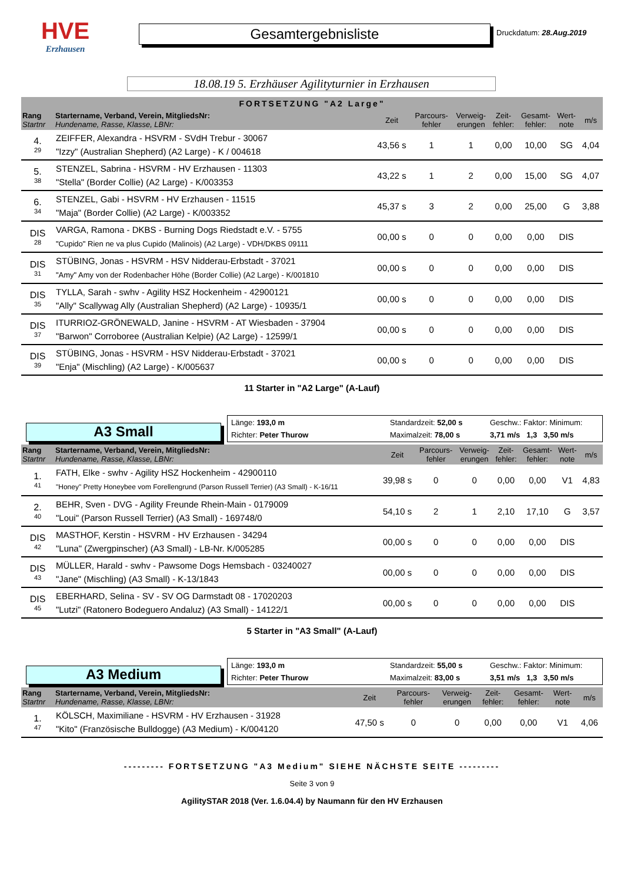HVE
Erzhausen
Gesamtergebnisliste
Druckdatum: 28.Aug.2019
18.08.19 5. Erzhäuser Agilityturnier in Erzhausen
FORTSETZUNG "A2 Large"
| Rang Startnr | Startername, Verband, Verein, MitgliedsNr: Hundename, Rasse, Klasse, LBNr: | Zeit | Parcours- fehler | Verweig- erungen | Zeit- fehler: | Gesamt- fehler: | Wert- note | m/s |
| 4. 29 | ZEIFFER, Alexandra - HSVRM - SVdH Trebur - 30067 "Izzy" (Australian Shepherd) (A2 Large) - K / 004618 | 43,56 s | 1 | 1 | 0,00 | 10,00 | SG | 4,04 |
| 5. 38 | STENZEL, Sabrina - HSVRM - HV Erzhausen - 11303 "Stella" (Border Collie) (A2 Large) - K/003353 | 43,22 s | 1 | 2 | 0,00 | 15,00 | SG | 4,07 |
| 6. 34 | STENZEL, Gabi - HSVRM - HV Erzhausen - 11515 "Maja" (Border Collie) (A2 Large) - K/003352 | 45,37 s | 3 | 2 | 0,00 | 25,00 | G | 3,88 |
| DIS 28 | VARGA, Ramona - DKBS - Burning Dogs Riedstadt e.V. - 5755 "Cupido" Rien ne va plus Cupido (Malinois) (A2 Large) - VDH/DKBS 09111 | 00,00 s | 0 | 0 | 0,00 | 0,00 | DIS | |
| DIS 31 | STÜBING, Jonas - HSVRM - HSV Nidderau-Erbstadt - 37021 "Amy" Amy von der Rodenbacher Höhe (Border Collie) (A2 Large) - K/001810 | 00,00 s | 0 | 0 | 0,00 | 0,00 | DIS | |
| DIS 35 | TYLLA, Sarah - swhv - Agility HSZ Hockenheim - 42900121 "Ally" Scallywag Ally (Australian Shepherd) (A2 Large) - 10935/1 | 00,00 s | 0 | 0 | 0,00 | 0,00 | DIS | |
| DIS 37 | ITURRIOZ-GRÖNEWALD, Janine - HSVRM - AT Wiesbaden - 37904 "Barwon" Corroboree (Australian Kelpie) (A2 Large) - 12599/1 | 00,00 s | 0 | 0 | 0,00 | 0,00 | DIS | |
| DIS 39 | STÜBING, Jonas - HSVRM - HSV Nidderau-Erbstadt - 37021 "Enja" (Mischling) (A2 Large) - K/005637 | 00,00 s | 0 | 0 | 0,00 | 0,00 | DIS | |
11 Starter in "A2 Large" (A-Lauf)
A3 Small
Länge: 193,0 m Standardzeit: 52,00 s Geschw.: Faktor: Minimum: Richter: Peter Thurow Maximalzeit: 78,00 s 3,71 m/s 1,3 3,50 m/s
| Rang Startnr | Startername, Verband, Verein, MitgliedsNr: Hundename, Rasse, Klasse, LBNr: | Zeit | Parcours- fehler | Verweig- erungen | Zeit- fehler: | Gesamt- fehler: | Wert- note | m/s |
| 1. 41 | FATH, Elke - swhv - Agility HSZ Hockenheim - 42900110 "Honey" Pretty Honeybee vom Forellengrund (Parson Russell Terrier) (A3 Small) - K-16/11 | 39,98 s | 0 | 0 | 0,00 | 0,00 | V1 | 4,83 |
| 2. 40 | BEHR, Sven - DVG - Agility Freunde Rhein-Main - 0179009 "Loui" (Parson Russell Terrier) (A3 Small) - 169748/0 | 54,10 s | 2 | 1 | 2,10 | 17,10 | G | 3,57 |
| DIS 42 | MASTHOF, Kerstin - HSVRM - HV Erzhausen - 34294 "Luna" (Zwergpinscher) (A3 Small) - LB-Nr. K/005285 | 00,00 s | 0 | 0 | 0,00 | 0,00 | DIS | |
| DIS 43 | MÜLLER, Harald - swhv - Pawsome Dogs Hemsbach - 03240027 "Jane" (Mischling) (A3 Small) - K-13/1843 | 00,00 s | 0 | 0 | 0,00 | 0,00 | DIS | |
| DIS 45 | EBERHARD, Selina - SV - SV OG Darmstadt 08 - 17020203 "Lutzi" (Ratonero Bodeguero Andaluz) (A3 Small) - 14122/1 | 00,00 s | 0 | 0 | 0,00 | 0,00 | DIS | |
5 Starter in "A3 Small" (A-Lauf)
A3 Medium
Länge: 193,0 m Standardzeit: 55,00 s Geschw.: Faktor: Minimum: Richter: Peter Thurow Maximalzeit: 83,00 s 3,51 m/s 1,3 3,50 m/s
| Rang Startnr | Startername, Verband, Verein, MitgliedsNr: Hundename, Rasse, Klasse, LBNr: | Zeit | Parcours- fehler | Verweig- erungen | Zeit- fehler: | Gesamt- fehler: | Wert- note | m/s |
| 1. 47 | KÖLSCH, Maximiliane - HSVRM - HV Erzhausen - 31928 "Kito" (Französische Bulldogge) (A3 Medium) - K/004120 | 47,50 s | 0 | 0 | 0,00 | 0,00 | V1 | 4,06 |
--------- FORTSETZUNG "A3 Medium" SIEHE NÄCHSTE SEITE ---------
Seite 3 von 9
AgilitySTAR 2018 (Ver. 1.6.04.4) by Naumann für den HV Erzhausen